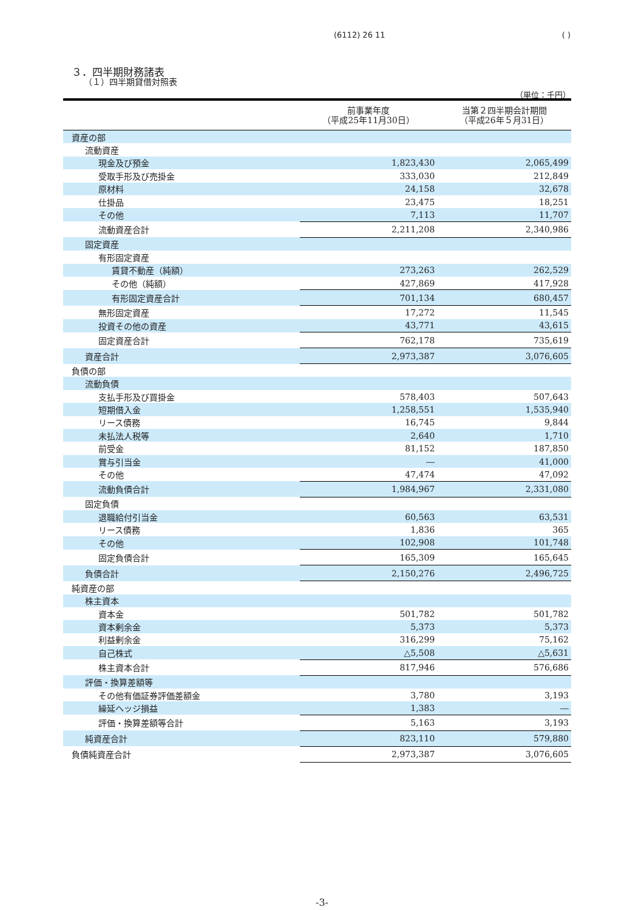(6112) 26 11 ( )
３．四半期財務諸表
（１）四半期貸借対照表
（単位：千円）
| | 前事業年度 （平成25年11月30日） | 当第２四半期会計期間 （平成26年５月31日） |
| --- | --- | --- |
| 資産の部 | | |
| 流動資産 | | |
| 現金及び預金 | 1,823,430 | 2,065,499 |
| 受取手形及び売掛金 | 333,030 | 212,849 |
| 原材料 | 24,158 | 32,678 |
| 仕掛品 | 23,475 | 18,251 |
| その他 | 7,113 | 11,707 |
| 流動資産合計 | 2,211,208 | 2,340,986 |
| 固定資産 | | |
| 有形固定資産 | | |
| 賃貸不動産（純額） | 273,263 | 262,529 |
| その他（純額） | 427,869 | 417,928 |
| 有形固定資産合計 | 701,134 | 680,457 |
| 無形固定資産 | 17,272 | 11,545 |
| 投資その他の資産 | 43,771 | 43,615 |
| 固定資産合計 | 762,178 | 735,619 |
| 資産合計 | 2,973,387 | 3,076,605 |
| 負債の部 | | |
| 流動負債 | | |
| 支払手形及び買掛金 | 578,403 | 507,643 |
| 短期借入金 | 1,258,551 | 1,535,940 |
| リース債務 | 16,745 | 9,844 |
| 未払法人税等 | 2,640 | 1,710 |
| 前受金 | 81,152 | 187,850 |
| 賞与引当金 | ― | 41,000 |
| その他 | 47,474 | 47,092 |
| 流動負債合計 | 1,984,967 | 2,331,080 |
| 固定負債 | | |
| 退職給付引当金 | 60,563 | 63,531 |
| リース債務 | 1,836 | 365 |
| その他 | 102,908 | 101,748 |
| 固定負債合計 | 165,309 | 165,645 |
| 負債合計 | 2,150,276 | 2,496,725 |
| 純資産の部 | | |
| 株主資本 | | |
| 資本金 | 501,782 | 501,782 |
| 資本剰余金 | 5,373 | 5,373 |
| 利益剰余金 | 316,299 | 75,162 |
| 自己株式 | △5,508 | △5,631 |
| 株主資本合計 | 817,946 | 576,686 |
| 評価・換算差額等 | | |
| その他有価証券評価差額金 | 3,780 | 3,193 |
| 繰延ヘッジ損益 | 1,383 | ― |
| 評価・換算差額等合計 | 5,163 | 3,193 |
| 純資産合計 | 823,110 | 579,880 |
| 負債純資産合計 | 2,973,387 | 3,076,605 |
-3-